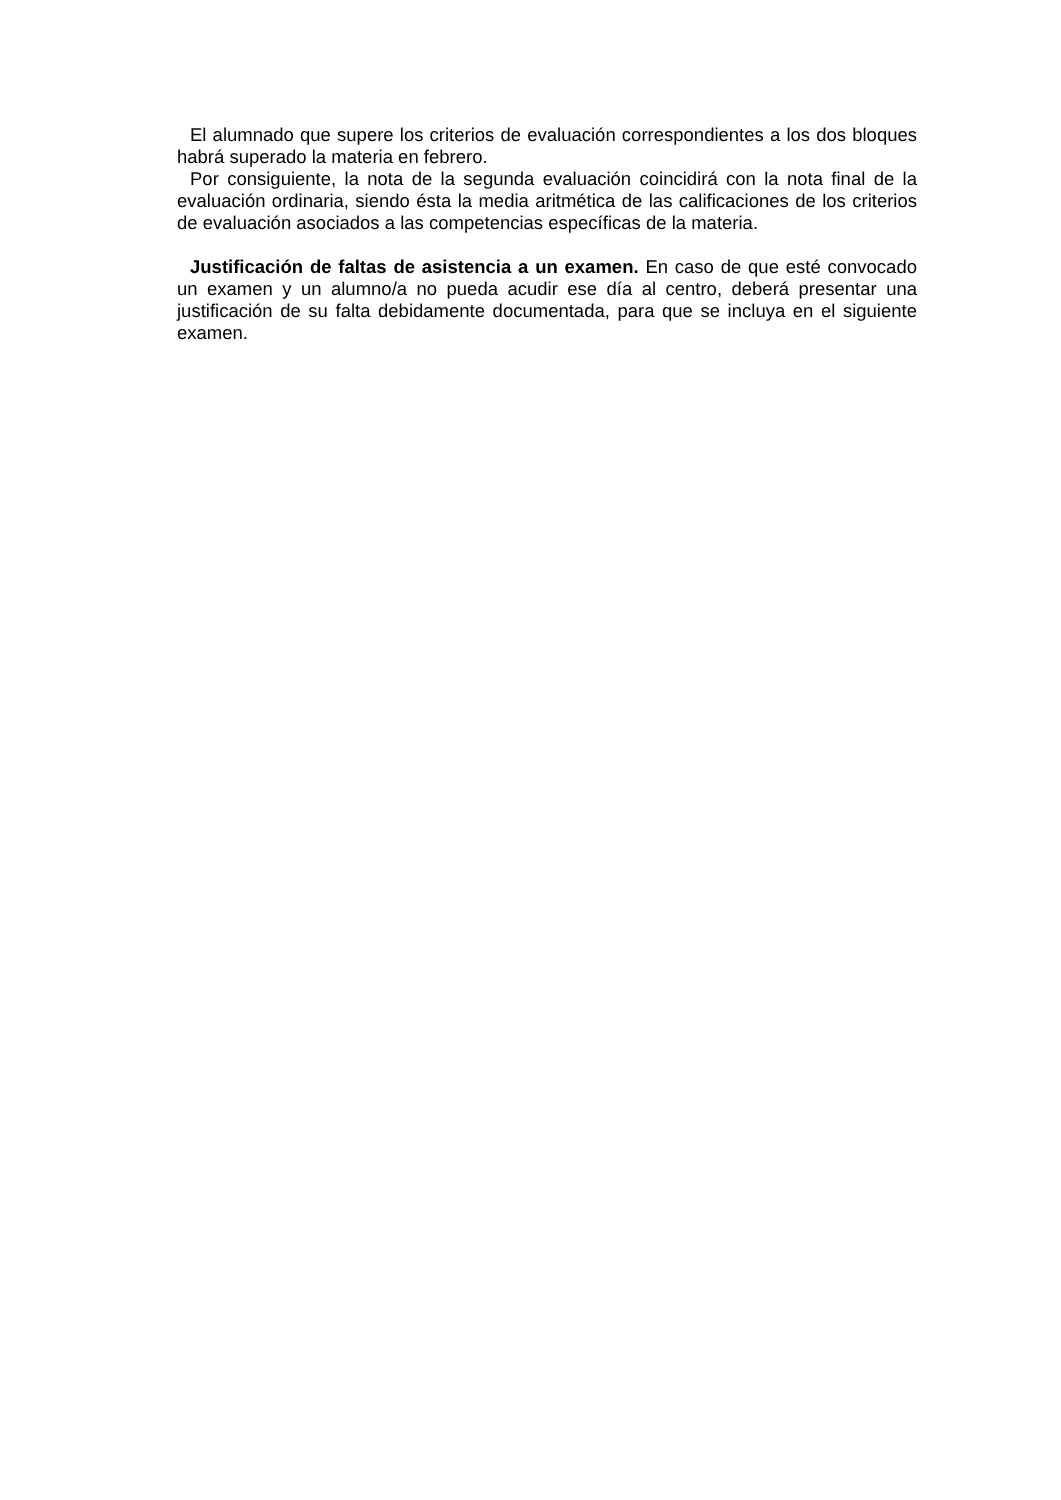El alumnado que supere los criterios de evaluación correspondientes a los dos bloques habrá superado la materia en febrero.
Por consiguiente, la nota de la segunda evaluación coincidirá con la nota final de la evaluación ordinaria, siendo ésta la media aritmética de las calificaciones de los criterios de evaluación asociados a las competencias específicas de la materia.
Justificación de faltas de asistencia a un examen. En caso de que esté convocado un examen y un alumno/a no pueda acudir ese día al centro, deberá presentar una justificación de su falta debidamente documentada, para que se incluya en el siguiente examen.